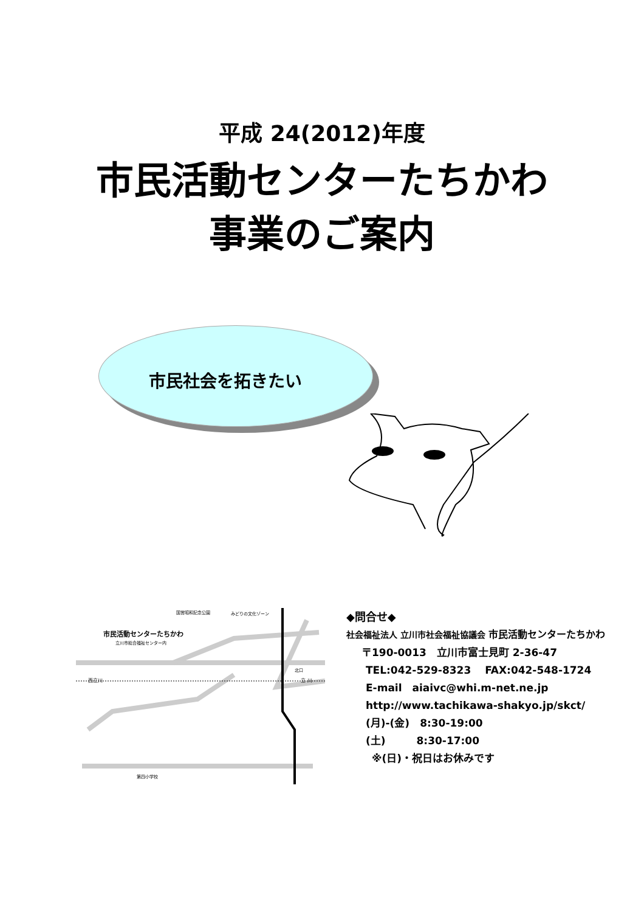平成 24(2012)年度
市民活動センターたちかわ
事業のご案内
市民社会を拓きたい
市民活動センターたちかわ
立川市総合福祉センター内
国営昭和記念公園
みどりの文化ゾーン
西立川
立 川
北口
第四小学校
◆問合せ◆
社会福祉法人 立川市社会福祉協議会 市民活動センターたちかわ
〒190-0013　立川市富士見町 2-36-47
TEL:042-529-8323　 FAX:042-548-1724
E-mail　aiaivc@whi.m-net.ne.jp
http://www.tachikawa-shakyo.jp/skct/
(月)-(金)　8:30-19:00
(土)　　　8:30-17:00
※(日)・祝日はお休みです